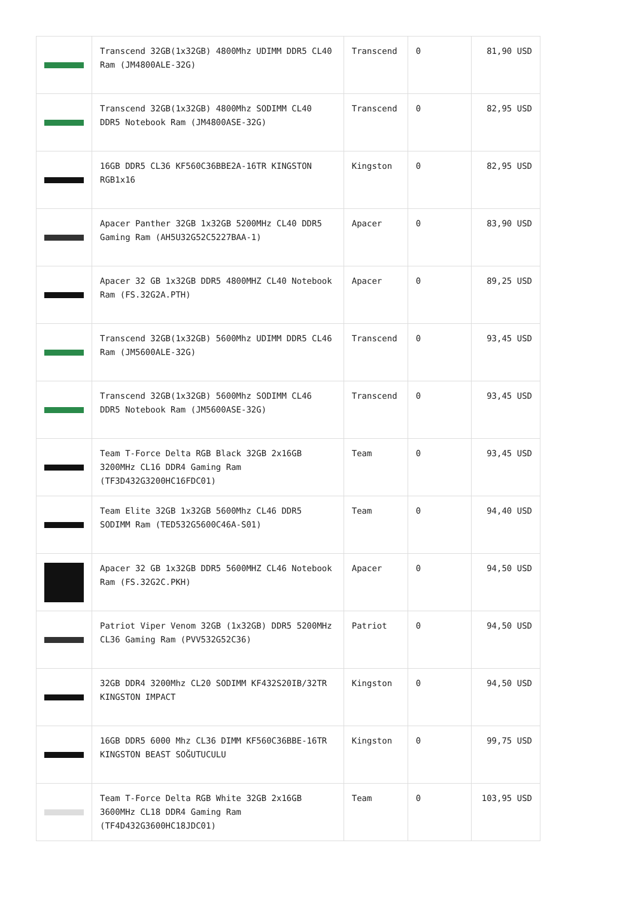| | Transcend 32GB(1x32GB) 4800Mhz UDIMM DDR5 CL40 Ram (JM4800ALE-32G) | Transcend | 0 | 81,90 USD |
| | Transcend 32GB(1x32GB) 4800Mhz SODIMM CL40 DDR5 Notebook Ram (JM4800ASE-32G) | Transcend | 0 | 82,95 USD |
| | 16GB DDR5 CL36 KF560C36BBE2A-16TR KINGSTON RGB1x16 | Kingston | 0 | 82,95 USD |
| | Apacer Panther 32GB 1x32GB 5200MHz CL40 DDR5 Gaming Ram (AH5U32G52C5227BAA-1) | Apacer | 0 | 83,90 USD |
| | Apacer 32 GB 1x32GB DDR5 4800MHZ CL40 Notebook Ram (FS.32G2A.PTH) | Apacer | 0 | 89,25 USD |
| | Transcend 32GB(1x32GB) 5600Mhz UDIMM DDR5 CL46 Ram (JM5600ALE-32G) | Transcend | 0 | 93,45 USD |
| | Transcend 32GB(1x32GB) 5600Mhz SODIMM CL46 DDR5 Notebook Ram (JM5600ASE-32G) | Transcend | 0 | 93,45 USD |
| | Team T-Force Delta RGB Black 32GB 2x16GB 3200MHz CL16 DDR4 Gaming Ram (TF3D432G3200HC16FDC01) | Team | 0 | 93,45 USD |
| | Team Elite 32GB 1x32GB 5600Mhz CL46 DDR5 SODIMM Ram (TED532G5600C46A-S01) | Team | 0 | 94,40 USD |
| | Apacer 32 GB 1x32GB DDR5 5600MHZ CL46 Notebook Ram (FS.32G2C.PKH) | Apacer | 0 | 94,50 USD |
| | Patriot Viper Venom 32GB (1x32GB) DDR5 5200MHz CL36 Gaming Ram (PVV532G52C36) | Patriot | 0 | 94,50 USD |
| | 32GB DDR4 3200Mhz CL20 SODIMM KF432S20IB/32TR KINGSTON IMPACT | Kingston | 0 | 94,50 USD |
| | 16GB DDR5 6000 Mhz CL36 DIMM KF560C36BBE-16TR KINGSTON BEAST SOĞUTUCULU | Kingston | 0 | 99,75 USD |
| | Team T-Force Delta RGB White 32GB 2x16GB 3600MHz CL18 DDR4 Gaming Ram (TF4D432G3600HC18JDC01) | Team | 0 | 103,95 USD |